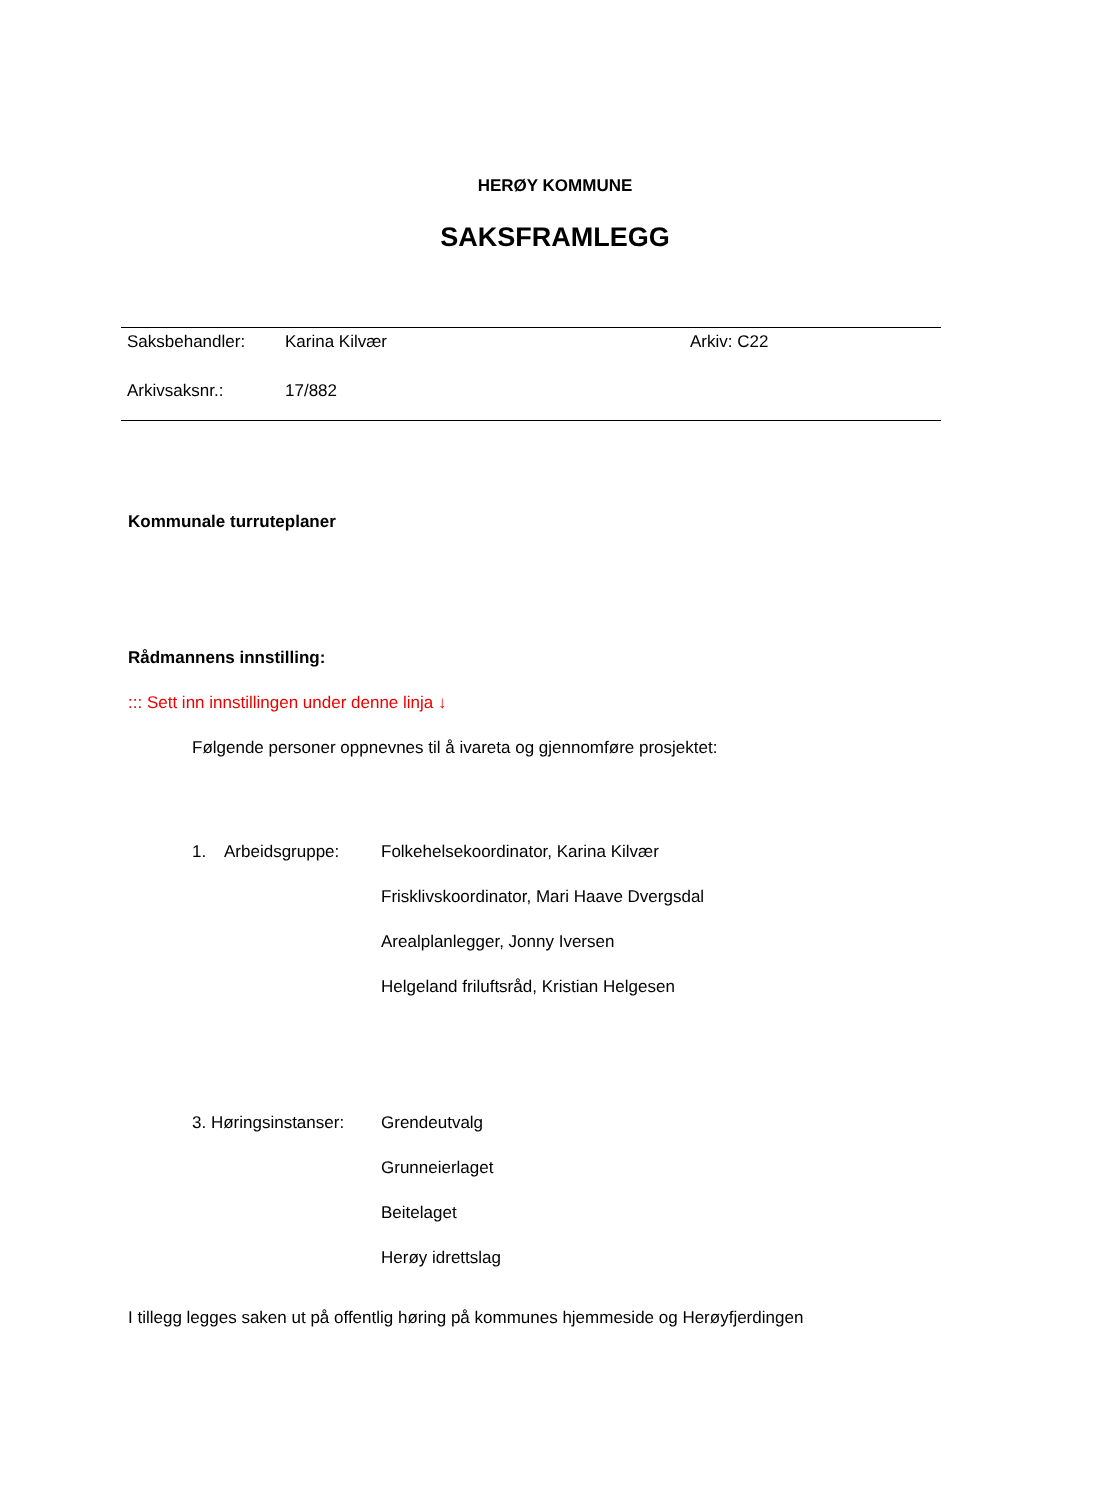HERØY KOMMUNE
SAKSFRAMLEGG
| Saksbehandler: | Karina Kilvær | Arkiv: C22 |
| Arkivsaksnr.: | 17/882 | |
Kommunale turruteplaner
Rådmannens innstilling:
::: Sett inn innstillingen under denne linja ↓
Følgende personer oppnevnes til å ivareta og gjennomføre prosjektet:
1. Arbeidsgruppe: Folkehelsekoordinator, Karina Kilvær
Frisklivskoordinator, Mari Haave Dvergsdal
Arealplanlegger, Jonny Iversen
Helgeland friluftsråd, Kristian Helgesen
3. Høringsinstanser: Grendeutvalg
Grunneierlaget
Beitelaget
Herøy idrettslag
I tillegg legges saken ut på offentlig høring på kommunes hjemmeside og Herøyfjerdingen